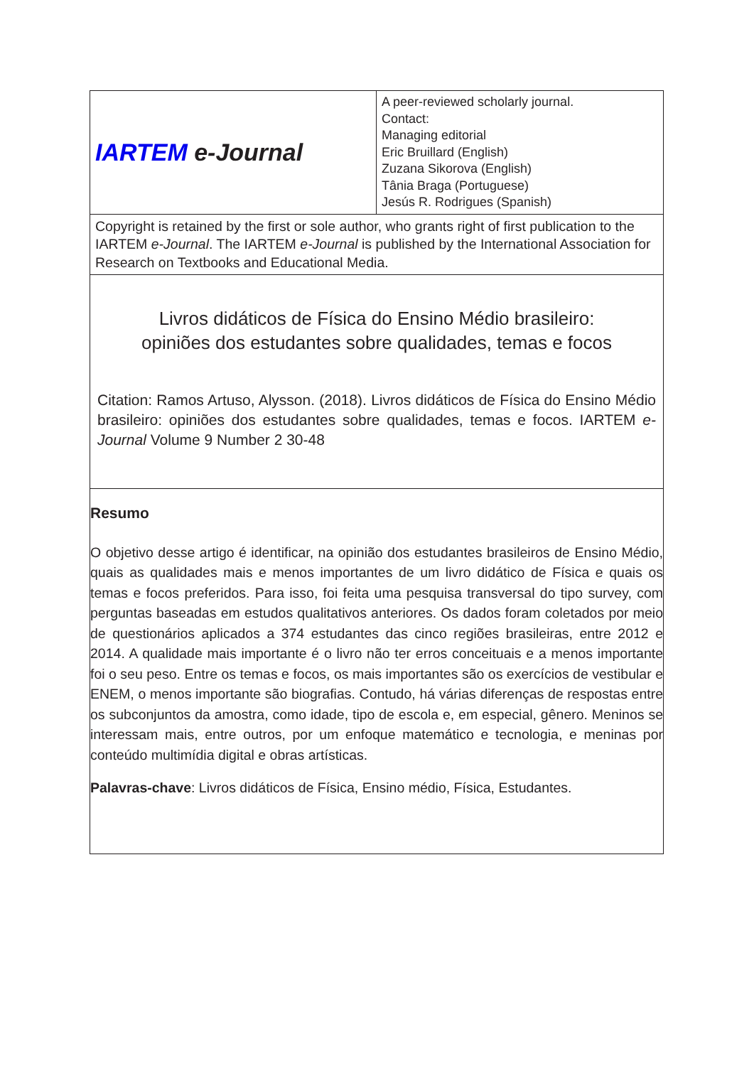| IARTEM e-Journal | A peer-reviewed scholarly journal. Contact: Managing editorial Eric Bruillard (English) Zuzana Sikorova (English) Tânia Braga (Portuguese) Jesús R. Rodrigues (Spanish) |
| Copyright is retained by the first or sole author, who grants right of first publication to the IARTEM e-Journal . The IARTEM e-Journal is published by the International Association for Research on Textbooks and Educational Media. | |
| Livros didáticos de Física do Ensino Médio brasileiro: opiniões dos estudantes sobre qualidades, temas e focos Citation: Ramos Artuso, Alysson. (2018). Livros didáticos de Física do Ensino Médio brasileiro: opiniões dos estudantes sobre qualidades, temas e focos. IARTEM e-Journal Volume 9 Number 2 30-48 | |
| Resumo O objetivo desse artigo é identificar, na opinião dos estudantes brasileiros de Ensino Médio, quais as qualidades mais e menos importantes de um livro didático de Física e quais os temas e focos preferidos. Para isso, foi feita uma pesquisa transversal do tipo survey, com perguntas baseadas em estudos qualitativos anteriores. Os dados foram coletados por meio de questionários aplicados a 374 estudantes das cinco regiões brasileiras, entre 2012 e 2014. A qualidade mais importante é o livro não ter erros conceituais e a menos importante foi o seu peso. Entre os temas e focos, os mais importantes são os exercícios de vestibular e ENEM, o menos importante são biografias. Contudo, há várias diferenças de respostas entre os subconjuntos da amostra, como idade, tipo de escola e, em especial, gênero. Meninos se interessam mais, entre outros, por um enfoque matemático e tecnologia, e meninas por conteúdo multimídia digital e obras artísticas. Palavras-chave : Livros didáticos de Física, Ensino médio, Física, Estudantes. | |